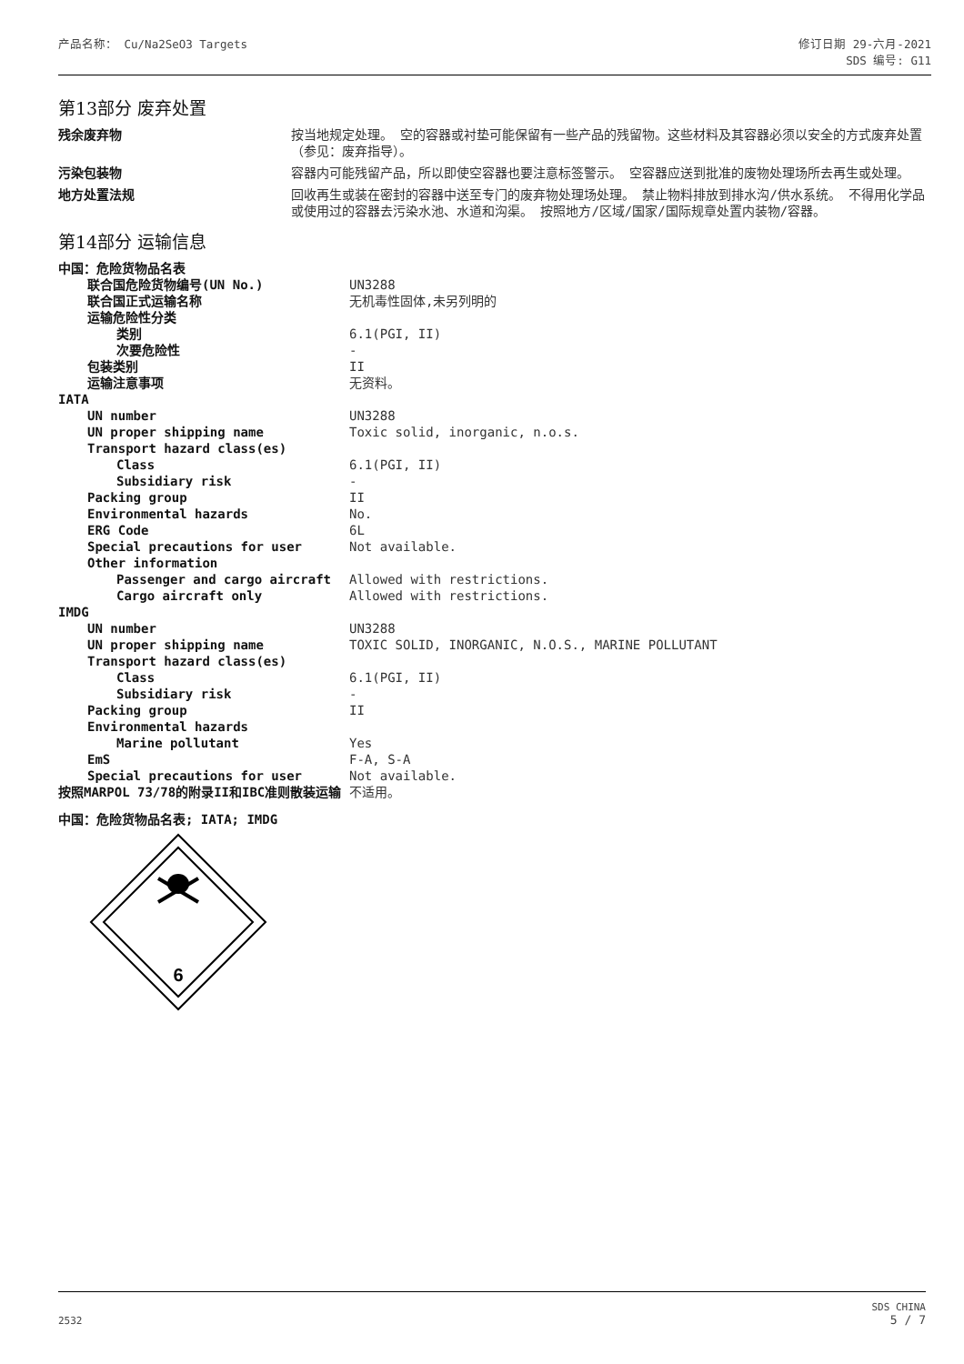产品名称： Cu/Na2SeO3 Targets 修订日期 29-六月-2021
SDS 编号: G11
第13部分 废弃处置
| 残余废弃物 | 按当地规定处理。 空的容器或衬垫可能保留有一些产品的残留物。这些材料及其容器必须以安全的方式废弃处置（参见：废弃指导）。 |
| 污染包装物 | 容器内可能残留产品，所以即使空容器也要注意标签警示。 空容器应送到批准的废物处理场所去再生或处理。 |
| 地方处置法规 | 回收再生或装在密封的容器中送至专门的废弃物处理场处理。 禁止物料排放到排水沟/供水系统。 不得用化学品或使用过的容器去污染水池、水道和沟渠。 按照地方/区域/国家/国际规章处置内装物/容器。 |
第14部分 运输信息
| 中国：危险货物品名表 | |
| 联合国危险货物编号(UN No.) | UN3288 |
| 联合国正式运输名称 | 无机毒性固体,未另列明的 |
| 运输危险性分类 | |
| 类别 | 6.1(PGI, II) |
| 次要危险性 | - |
| 包装类别 | II |
| 运输注意事项 | 无资料。 |
| IATA | |
| UN number | UN3288 |
| UN proper shipping name | Toxic solid, inorganic, n.o.s. |
| Transport hazard class(es) | |
| Class | 6.1(PGI, II) |
| Subsidiary risk | - |
| Packing group | II |
| Environmental hazards | No. |
| ERG Code | 6L |
| Special precautions for user | Not available. |
| Other information | |
| Passenger and cargo aircraft | Allowed with restrictions. |
| Cargo aircraft only | Allowed with restrictions. |
| IMDG | |
| UN number | UN3288 |
| UN proper shipping name | TOXIC SOLID, INORGANIC, N.O.S., MARINE POLLUTANT |
| Transport hazard class(es) | |
| Class | 6.1(PGI, II) |
| Subsidiary risk | - |
| Packing group | II |
| Environmental hazards | |
| Marine pollutant | Yes |
| EmS | F-A, S-A |
| Special precautions for user | Not available. |
| 按照MARPOL 73/78的附录II和IBC准则散装运输 | 不适用。 |
中国：危险货物品名表; IATA; IMDG
6
2532
SDS CHINA
5 / 7